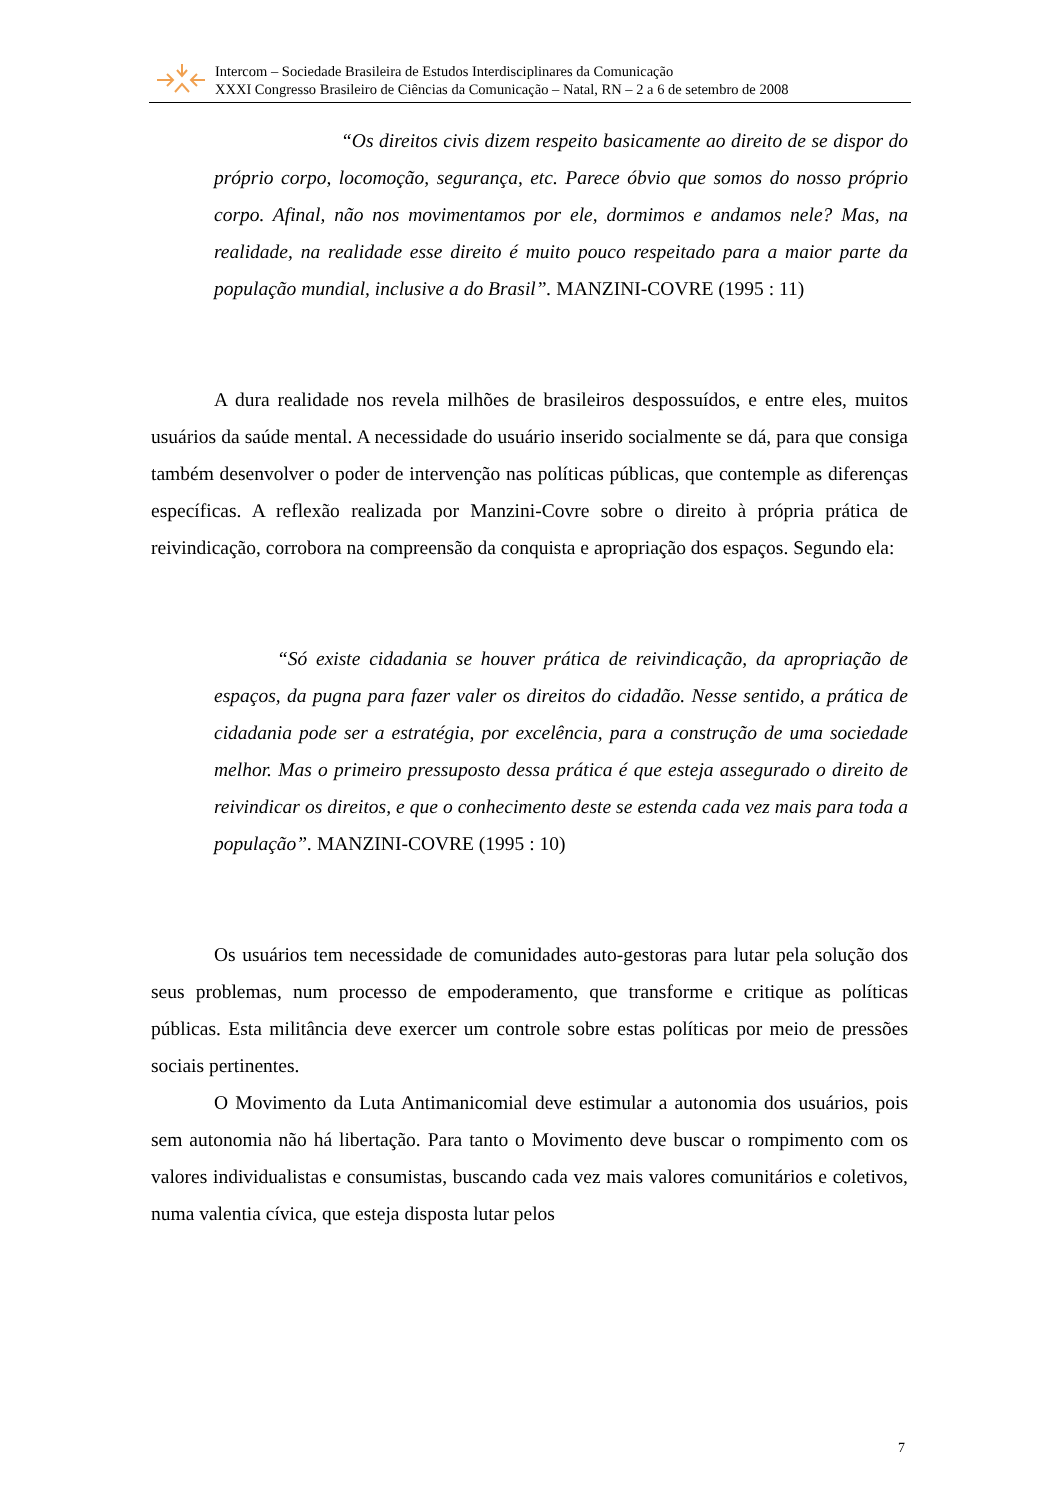Intercom – Sociedade Brasileira de Estudos Interdisciplinares da Comunicação
XXXI Congresso Brasileiro de Ciências da Comunicação – Natal, RN – 2 a 6 de setembro de 2008
“Os direitos civis dizem respeito basicamente ao direito de se dispor do próprio corpo, locomoção, segurança, etc. Parece óbvio que somos do nosso próprio corpo. Afinal, não nos movimentamos por ele, dormimos e andamos nele? Mas, na realidade, na realidade esse direito é muito pouco respeitado para a maior parte da população mundial, inclusive a do Brasil”. MANZINI-COVRE (1995 : 11)
A dura realidade nos revela milhões de brasileiros despossuídos, e entre eles, muitos usuários da saúde mental. A necessidade do usuário inserido socialmente se dá, para que consiga também desenvolver o poder de intervenção nas políticas públicas, que contemple as diferenças específicas. A reflexão realizada por Manzini-Covre sobre o direito à própria prática de reivindicação, corrobora na compreensão da conquista e apropriação dos espaços. Segundo ela:
“Só existe cidadania se houver prática de reivindicação, da apropriação de espaços, da pugna para fazer valer os direitos do cidadão. Nesse sentido, a prática de cidadania pode ser a estratégia, por excelência, para a construção de uma sociedade melhor. Mas o primeiro pressuposto dessa prática é que esteja assegurado o direito de reivindicar os direitos, e que o conhecimento deste se estenda cada vez mais para toda a população”. MANZINI-COVRE (1995 : 10)
Os usuários tem necessidade de comunidades auto-gestoras para lutar pela solução dos seus problemas, num processo de empoderamento, que transforme e critique as políticas públicas. Esta militância deve exercer um controle sobre estas políticas por meio de pressões sociais pertinentes.
O Movimento da Luta Antimanicomial deve estimular a autonomia dos usuários, pois sem autonomia não há libertação. Para tanto o Movimento deve buscar o rompimento com os valores individualistas e consumistas, buscando cada vez mais valores comunitários e coletivos, numa valentia cívica, que esteja disposta lutar pelos
7